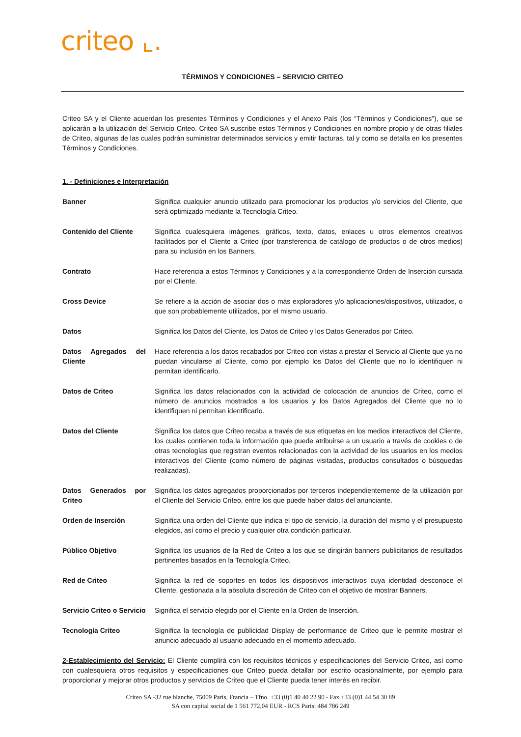criteo ⌞.
TÉRMINOS Y CONDICIONES – SERVICIO CRITEO
Criteo SA y el Cliente acuerdan los presentes Términos y Condiciones y el Anexo País (los “Términos y Condiciones”), que se aplicarán a la utilización del Servicio Criteo. Criteo SA suscribe estos Términos y Condiciones en nombre propio y de otras filiales de Criteo, algunas de las cuales podrán suministrar determinados servicios y emitir facturas, tal y como se detalla en los presentes Términos y Condiciones.
1. - Definiciones e Interpretación
Banner Significa cualquier anuncio utilizado para promocionar los productos y/o servicios del Cliente, que será optimizado mediante la Tecnología Criteo.
Contenido del Cliente
Significa cualesquiera imágenes, gráficos, texto, datos, enlaces u otros elementos creativos facilitados por el Cliente a Criteo (por transferencia de catálogo de productos o de otros medios) para su inclusión en los Banners.
Contrato Hace referencia a estos Términos y Condiciones y a la correspondiente Orden de Inserción cursada por el Cliente.
Cross Device Se refiere a la acción de asociar dos o más exploradores y/o aplicaciones/dispositivos, utilizados, o que son probablemente utilizados, por el mismo usuario.
Datos Significa los Datos del Cliente, los Datos de Criteo y los Datos Generados por Criteo.
Datos Agregados del Cliente
Hace referencia a los datos recabados por Criteo con vistas a prestar el Servicio al Cliente que ya no puedan vincularse al Cliente, como por ejemplo los Datos del Cliente que no lo identifiquen ni permitan identificarlo.
Datos de Criteo Significa los datos relacionados con la actividad de colocación de anuncios de Criteo, como el número de anuncios mostrados a los usuarios y los Datos Agregados del Cliente que no lo identifiquen ni permitan identificarlo.
Datos del Cliente Significa los datos que Criteo recaba a través de sus etiquetas en los medios interactivos del Cliente, los cuales contienen toda la información que puede atribuirse a un usuario a través de cookies o de otras tecnologías que registran eventos relacionados con la actividad de los usuarios en los medios interactivos del Cliente (como número de páginas visitadas, productos consultados o búsquedas realizadas).
Datos Generados por Criteo
Significa los datos agregados proporcionados por terceros independientemente de la utilización por el Cliente del Servicio Criteo, entre los que puede haber datos del anunciante.
Orden de Inserción Significa una orden del Cliente que indica el tipo de servicio, la duración del mismo y el presupuesto elegidos, así como el precio y cualquier otra condición particular.
Público Objetivo Significa los usuarios de la Red de Criteo a los que se dirigirán banners publicitarios de resultados pertinentes basados en la Tecnología Criteo.
Red de Criteo Significa la red de soportes en todos los dispositivos interactivos cuya identidad desconoce el Cliente, gestionada a la absoluta discreción de Criteo con el objetivo de mostrar Banners.
Servicio Criteo o Servicio
Significa el servicio elegido por el Cliente en la Orden de Inserción.
Tecnología Criteo Significa la tecnología de publicidad Display de performance de Criteo que le permite mostrar el anuncio adecuado al usuario adecuado en el momento adecuado.
2-Establecimiento del Servicio: El Cliente cumplirá con los requisitos técnicos y especificaciones del Servicio Criteo, así como con cualesquiera otros requisitos y especificaciones que Criteo pueda detallar por escrito ocasionalmente, por ejemplo para proporcionar y mejorar otros productos y servicios de Criteo que el Cliente pueda tener interés en recibir.
Criteo SA -32 rue blanche, 75009 París, Francia – Tfno. +33 (0)1 40 40 22 90 - Fax +33 (0)1 44 54 30 89
SA con capital social de 1 561 772,04 EUR - RCS París: 484 786 249